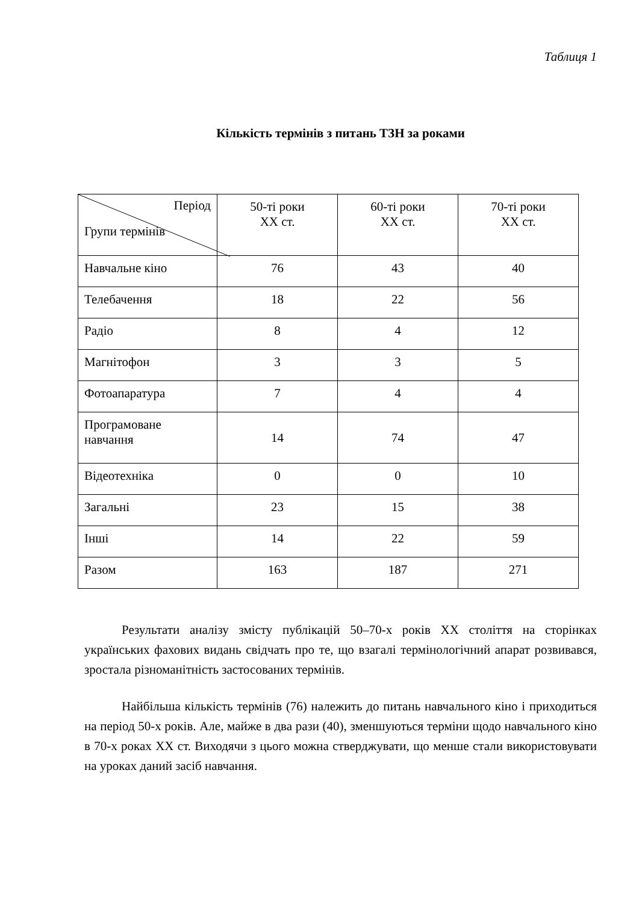Таблиця 1
Кількість термінів з питань ТЗН за роками
| Період Групи термінів | 50-ті роки XX ст. | 60-ті роки XX ст. | 70-ті роки XX ст. |
| --- | --- | --- | --- |
| Навчальне кіно | 76 | 43 | 40 |
| Телебачення | 18 | 22 | 56 |
| Радіо | 8 | 4 | 12 |
| Магнітофон | 3 | 3 | 5 |
| Фотоапаратура | 7 | 4 | 4 |
| Програмоване навчання | 14 | 74 | 47 |
| Відеотехніка | 0 | 0 | 10 |
| Загальні | 23 | 15 | 38 |
| Інші | 14 | 22 | 59 |
| Разом | 163 | 187 | 271 |
Результати аналізу змісту публікацій 50–70-х років XX століття на сторінках українських фахових видань свідчать про те, що взагалі термінологічний апарат розвивався, зростала різноманітність застосованих термінів.
Найбільша кількість термінів (76) належить до питань навчального кіно і приходиться на період 50-х років. Але, майже в два рази (40), зменшуються терміни щодо навчального кіно в 70-х роках XX ст. Виходячи з цього можна стверджувати, що менше стали використовувати на уроках даний засіб навчання.